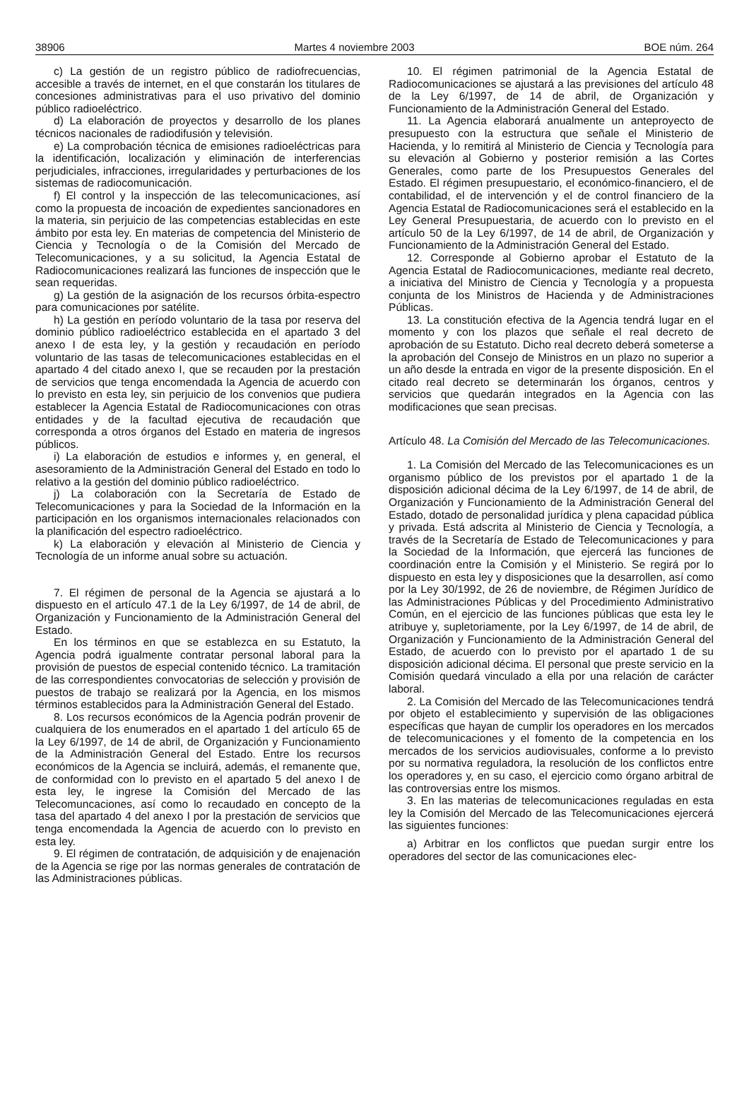38906 Martes 4 noviembre 2003 BOE núm. 264
c) La gestión de un registro público de radiofrecuencias, accesible a través de internet, en el que constarán los titulares de concesiones administrativas para el uso privativo del dominio público radioeléctrico.
d) La elaboración de proyectos y desarrollo de los planes técnicos nacionales de radiodifusión y televisión.
e) La comprobación técnica de emisiones radioeléctricas para la identificación, localización y eliminación de interferencias perjudiciales, infracciones, irregularidades y perturbaciones de los sistemas de radiocomunicación.
f) El control y la inspección de las telecomunicaciones, así como la propuesta de incoación de expedientes sancionadores en la materia, sin perjuicio de las competencias establecidas en este ámbito por esta ley. En materias de competencia del Ministerio de Ciencia y Tecnología o de la Comisión del Mercado de Telecomunicaciones, y a su solicitud, la Agencia Estatal de Radiocomunicaciones realizará las funciones de inspección que le sean requeridas.
g) La gestión de la asignación de los recursos órbita-espectro para comunicaciones por satélite.
h) La gestión en período voluntario de la tasa por reserva del dominio público radioeléctrico establecida en el apartado 3 del anexo I de esta ley, y la gestión y recaudación en período voluntario de las tasas de telecomunicaciones establecidas en el apartado 4 del citado anexo I, que se recauden por la prestación de servicios que tenga encomendada la Agencia de acuerdo con lo previsto en esta ley, sin perjuicio de los convenios que pudiera establecer la Agencia Estatal de Radiocomunicaciones con otras entidades y de la facultad ejecutiva de recaudación que corresponda a otros órganos del Estado en materia de ingresos públicos.
i) La elaboración de estudios e informes y, en general, el asesoramiento de la Administración General del Estado en todo lo relativo a la gestión del dominio público radioeléctrico.
j) La colaboración con la Secretaría de Estado de Telecomunicaciones y para la Sociedad de la Información en la participación en los organismos internacionales relacionados con la planificación del espectro radioeléctrico.
k) La elaboración y elevación al Ministerio de Ciencia y Tecnología de un informe anual sobre su actuación.
7. El régimen de personal de la Agencia se ajustará a lo dispuesto en el artículo 47.1 de la Ley 6/1997, de 14 de abril, de Organización y Funcionamiento de la Administración General del Estado.
En los términos en que se establezca en su Estatuto, la Agencia podrá igualmente contratar personal laboral para la provisión de puestos de especial contenido técnico. La tramitación de las correspondientes convocatorias de selección y provisión de puestos de trabajo se realizará por la Agencia, en los mismos términos establecidos para la Administración General del Estado.
8. Los recursos económicos de la Agencia podrán provenir de cualquiera de los enumerados en el apartado 1 del artículo 65 de la Ley 6/1997, de 14 de abril, de Organización y Funcionamiento de la Administración General del Estado. Entre los recursos económicos de la Agencia se incluirá, además, el remanente que, de conformidad con lo previsto en el apartado 5 del anexo I de esta ley, le ingrese la Comisión del Mercado de las Telecomuncaciones, así como lo recaudado en concepto de la tasa del apartado 4 del anexo I por la prestación de servicios que tenga encomendada la Agencia de acuerdo con lo previsto en esta ley.
9. El régimen de contratación, de adquisición y de enajenación de la Agencia se rige por las normas generales de contratación de las Administraciones públicas.
10. El régimen patrimonial de la Agencia Estatal de Radiocomunicaciones se ajustará a las previsiones del artículo 48 de la Ley 6/1997, de 14 de abril, de Organización y Funcionamiento de la Administración General del Estado.
11. La Agencia elaborará anualmente un anteproyecto de presupuesto con la estructura que señale el Ministerio de Hacienda, y lo remitirá al Ministerio de Ciencia y Tecnología para su elevación al Gobierno y posterior remisión a las Cortes Generales, como parte de los Presupuestos Generales del Estado. El régimen presupuestario, el económico-financiero, el de contabilidad, el de intervención y el de control financiero de la Agencia Estatal de Radiocomunicaciones será el establecido en la Ley General Presupuestaria, de acuerdo con lo previsto en el artículo 50 de la Ley 6/1997, de 14 de abril, de Organización y Funcionamiento de la Administración General del Estado.
12. Corresponde al Gobierno aprobar el Estatuto de la Agencia Estatal de Radiocomunicaciones, mediante real decreto, a iniciativa del Ministro de Ciencia y Tecnología y a propuesta conjunta de los Ministros de Hacienda y de Administraciones Públicas.
13. La constitución efectiva de la Agencia tendrá lugar en el momento y con los plazos que señale el real decreto de aprobación de su Estatuto. Dicho real decreto deberá someterse a la aprobación del Consejo de Ministros en un plazo no superior a un año desde la entrada en vigor de la presente disposición. En el citado real decreto se determinarán los órganos, centros y servicios que quedarán integrados en la Agencia con las modificaciones que sean precisas.
Artículo 48. La Comisión del Mercado de las Telecomunicaciones.
1. La Comisión del Mercado de las Telecomunicaciones es un organismo público de los previstos por el apartado 1 de la disposición adicional décima de la Ley 6/1997, de 14 de abril, de Organización y Funcionamiento de la Administración General del Estado, dotado de personalidad jurídica y plena capacidad pública y privada. Está adscrita al Ministerio de Ciencia y Tecnología, a través de la Secretaría de Estado de Telecomunicaciones y para la Sociedad de la Información, que ejercerá las funciones de coordinación entre la Comisión y el Ministerio. Se regirá por lo dispuesto en esta ley y disposiciones que la desarrollen, así como por la Ley 30/1992, de 26 de noviembre, de Régimen Jurídico de las Administraciones Públicas y del Procedimiento Administrativo Común, en el ejercicio de las funciones públicas que esta ley le atribuye y, supletoriamente, por la Ley 6/1997, de 14 de abril, de Organización y Funcionamiento de la Administración General del Estado, de acuerdo con lo previsto por el apartado 1 de su disposición adicional décima. El personal que preste servicio en la Comisión quedará vinculado a ella por una relación de carácter laboral.
2. La Comisión del Mercado de las Telecomunicaciones tendrá por objeto el establecimiento y supervisión de las obligaciones específicas que hayan de cumplir los operadores en los mercados de telecomunicaciones y el fomento de la competencia en los mercados de los servicios audiovisuales, conforme a lo previsto por su normativa reguladora, la resolución de los conflictos entre los operadores y, en su caso, el ejercicio como órgano arbitral de las controversias entre los mismos.
3. En las materias de telecomunicaciones reguladas en esta ley la Comisión del Mercado de las Telecomunicaciones ejercerá las siguientes funciones:
a) Arbitrar en los conflictos que puedan surgir entre los operadores del sector de las comunicaciones elec-